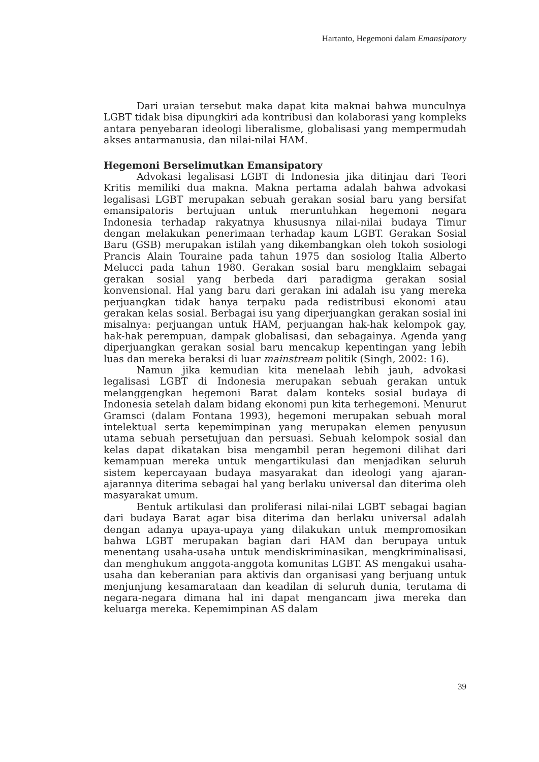Hartanto, Hegemoni dalam Emansipatory
Dari uraian tersebut maka dapat kita maknai bahwa munculnya LGBT tidak bisa dipungkiri ada kontribusi dan kolaborasi yang kompleks antara penyebaran ideologi liberalisme, globalisasi yang mempermudah akses antarmanusia, dan nilai-nilai HAM.
Hegemoni Berselimutkan Emansipatory
Advokasi legalisasi LGBT di Indonesia jika ditinjau dari Teori Kritis memiliki dua makna. Makna pertama adalah bahwa advokasi legalisasi LGBT merupakan sebuah gerakan sosial baru yang bersifat emansipatoris bertujuan untuk meruntuhkan hegemoni negara Indonesia terhadap rakyatnya khususnya nilai-nilai budaya Timur dengan melakukan penerimaan terhadap kaum LGBT. Gerakan Sosial Baru (GSB) merupakan istilah yang dikembangkan oleh tokoh sosiologi Prancis Alain Touraine pada tahun 1975 dan sosiolog Italia Alberto Melucci pada tahun 1980. Gerakan sosial baru mengklaim sebagai gerakan sosial yang berbeda dari paradigma gerakan sosial konvensional. Hal yang baru dari gerakan ini adalah isu yang mereka perjuangkan tidak hanya terpaku pada redistribusi ekonomi atau gerakan kelas sosial. Berbagai isu yang diperjuangkan gerakan sosial ini misalnya: perjuangan untuk HAM, perjuangan hak-hak kelompok gay, hak-hak perempuan, dampak globalisasi, dan sebagainya. Agenda yang diperjuangkan gerakan sosial baru mencakup kepentingan yang lebih luas dan mereka beraksi di luar mainstream politik (Singh, 2002: 16).
Namun jika kemudian kita menelaah lebih jauh, advokasi legalisasi LGBT di Indonesia merupakan sebuah gerakan untuk melanggengkan hegemoni Barat dalam konteks sosial budaya di Indonesia setelah dalam bidang ekonomi pun kita terhegemoni. Menurut Gramsci (dalam Fontana 1993), hegemoni merupakan sebuah moral intelektual serta kepemimpinan yang merupakan elemen penyusun utama sebuah persetujuan dan persuasi. Sebuah kelompok sosial dan kelas dapat dikatakan bisa mengambil peran hegemoni dilihat dari kemampuan mereka untuk mengartikulasi dan menjadikan seluruh sistem kepercayaan budaya masyarakat dan ideologi yang ajaran-ajarannya diterima sebagai hal yang berlaku universal dan diterima oleh masyarakat umum.
Bentuk artikulasi dan proliferasi nilai-nilai LGBT sebagai bagian dari budaya Barat agar bisa diterima dan berlaku universal adalah dengan adanya upaya-upaya yang dilakukan untuk mempromosikan bahwa LGBT merupakan bagian dari HAM dan berupaya untuk menentang usaha-usaha untuk mendiskriminasikan, mengkriminalisasi, dan menghukum anggota-anggota komunitas LGBT. AS mengakui usaha-usaha dan keberanian para aktivis dan organisasi yang berjuang untuk menjunjung kesamarataan dan keadilan di seluruh dunia, terutama di negara-negara dimana hal ini dapat mengancam jiwa mereka dan keluarga mereka. Kepemimpinan AS dalam
39